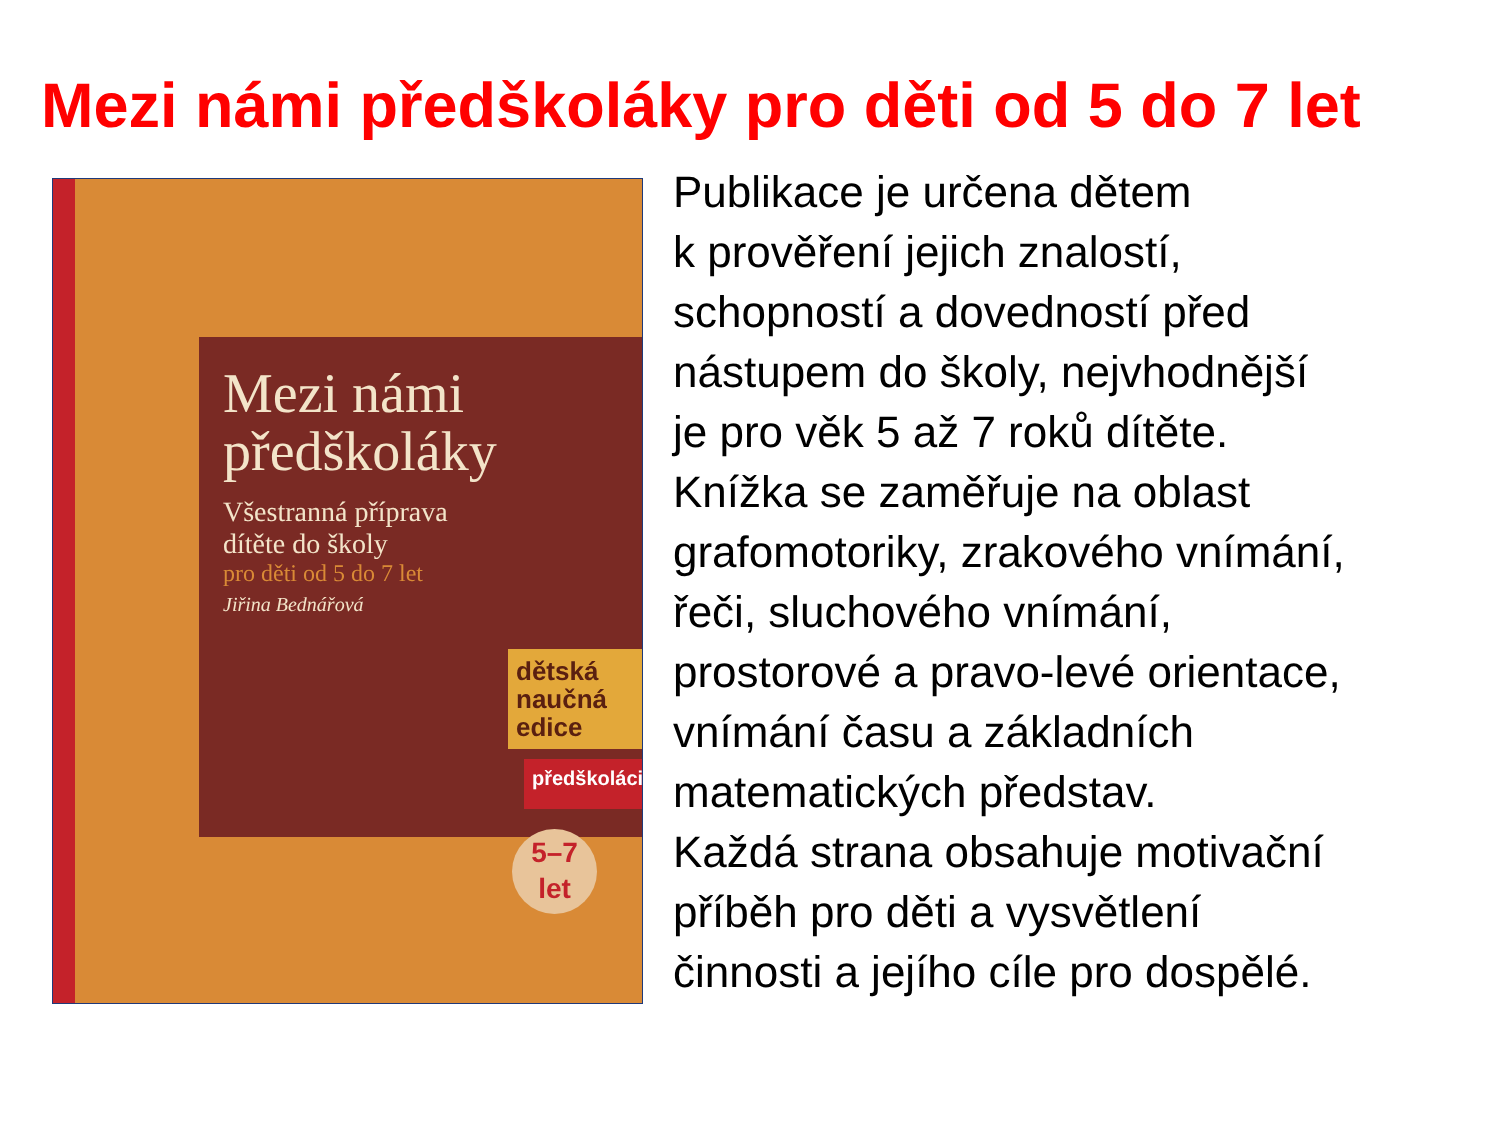Mezi námi předškoláky pro děti od 5 do 7 let
Mezi námi
předškoláky
Všestranná příprava
dítěte do školy
pro děti od 5 do 7 let
Jiřina Bednářová
dětská naučná edice
předškoláci
5–7
let
Publikace je určena dětem
k prověření jejich znalostí,
schopností a dovedností před
nástupem do školy, nejvhodnější
je pro věk 5 až 7 roků dítěte.
Knížka se zaměřuje na oblast
grafomotoriky, zrakového vnímání,
řeči, sluchového vnímání,
prostorové a pravo-levé orientace,
vnímání času a základních
matematických představ.
Každá strana obsahuje motivační
příběh pro děti a vysvětlení
činnosti a jejího cíle pro dospělé.